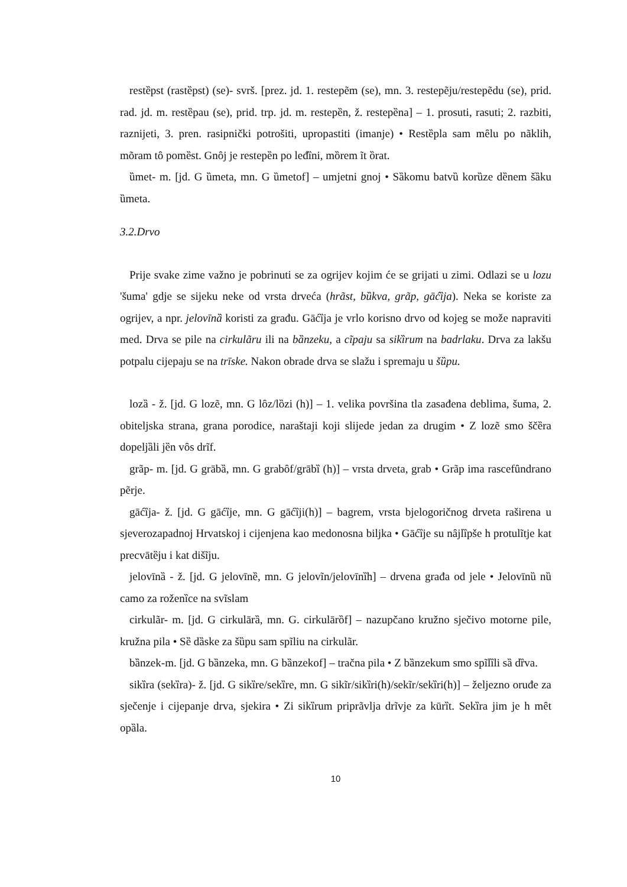restȅpst (rastȅpst) (se)- svrš. [prez. jd. 1. restepẽm (se), mn. 3. restepẽju/restepẽdu (se), prid. rad. jd. m. restȅpau (se), prid. trp. jd. m. restepȅn, ž. restepȅna] – 1. prosuti, rasuti; 2. razbiti, raznijeti, 3. pren. rasipnički potrošiti, upropastiti (imanje) • Restȅpla sam mȇlu po nãklih, mõram tȏ pomȅst. Gnȏj je restepȅn po leđȉni, mȍrem ĩt ȍrat.
ȕmet- m. [jd. G ȕmeta, mn. G ȕmetof] – umjetni gnoj • Sȁkomu batvȕ korȕze dȅnem šȁku ȕmeta.
3.2.Drvo
Prije svake zime važno je pobrinuti se za ogrijev kojim će se grijati u zimi. Odlazi se u lozu 'šuma' gdje se sijeku neke od vrsta drveća (hrãst, bȕkva, grãp, gāćȉja). Neka se koriste za ogrijev, a npr. jelovīnȁ koristi za građu. Gāćȉja je vrlo korisno drvo od kojeg se može napraviti med. Drva se pile na cirkulãru ili na bȁnzeku, a cĩpaju sa sikȉrum na badrlaku. Drva za lakšu potpalu cijepaju se na trīske. Nakon obrade drva se slažu i spremaju u šȕpu.
lozȁ - ž. [jd. G lozẽ, mn. G lȏz/lȍzi (h)] – 1. velika površina tla zasađena deblima, šuma, 2. obiteljska strana, grana porodice, naraštaji koji slijede jedan za drugim • Z lozẽ smo ščȅra dopeljȁli jȅn vȏs drĩf.
grãp- m. [jd. G grābȁ, mn. G grabȏf/grābȉ (h)] – vrsta drveta, grab • Grãp ima rascefȗndrano pẽrje.
gāćȉja- ž. [jd. G gāćȉje, mn. G gāćȉji(h)] – bagrem, vrsta bjelogoričnog drveta raširena u sjeverozapadnoj Hrvatskoj i cijenjena kao medonosna biljka • Gāćȉje su nȃjlȉpše h protulĩtje kat precvātȅju i kat dišĩju.
jelovīnȁ - ž. [jd. G jelovīnȅ, mn. G jelovĩn/jelovīnȉh] – drvena građa od jele • Jelovīnȕ nȕ camo za roženȉce na svĩslam
cirkulãr- m. [jd. G cirkulārȁ, mn. G. cirkulārȍf] – nazupčano kružno sječivo motorne pile, kružna pila • Sȅ dȁske za šȕpu sam spĩliu na cirkulãr.
bȁnzek-m. [jd. G bȁnzeka, mn. G bȁnzekof] – tračna pila • Z bȁnzekum smo spĩlȉli sȁ dȑva.
sikȉra (sekȉra)- ž. [jd. G sikȉre/sekȉre, mn. G sikĩr/sikȉri(h)/sekĩr/sekȉri(h)] – željezno oruđe za sječenje i cijepanje drva, sjekira • Zi sikȉrum priprãvlja drĩvje za kūrȉt. Sekȉra jim je h mȇt opȁla.
10